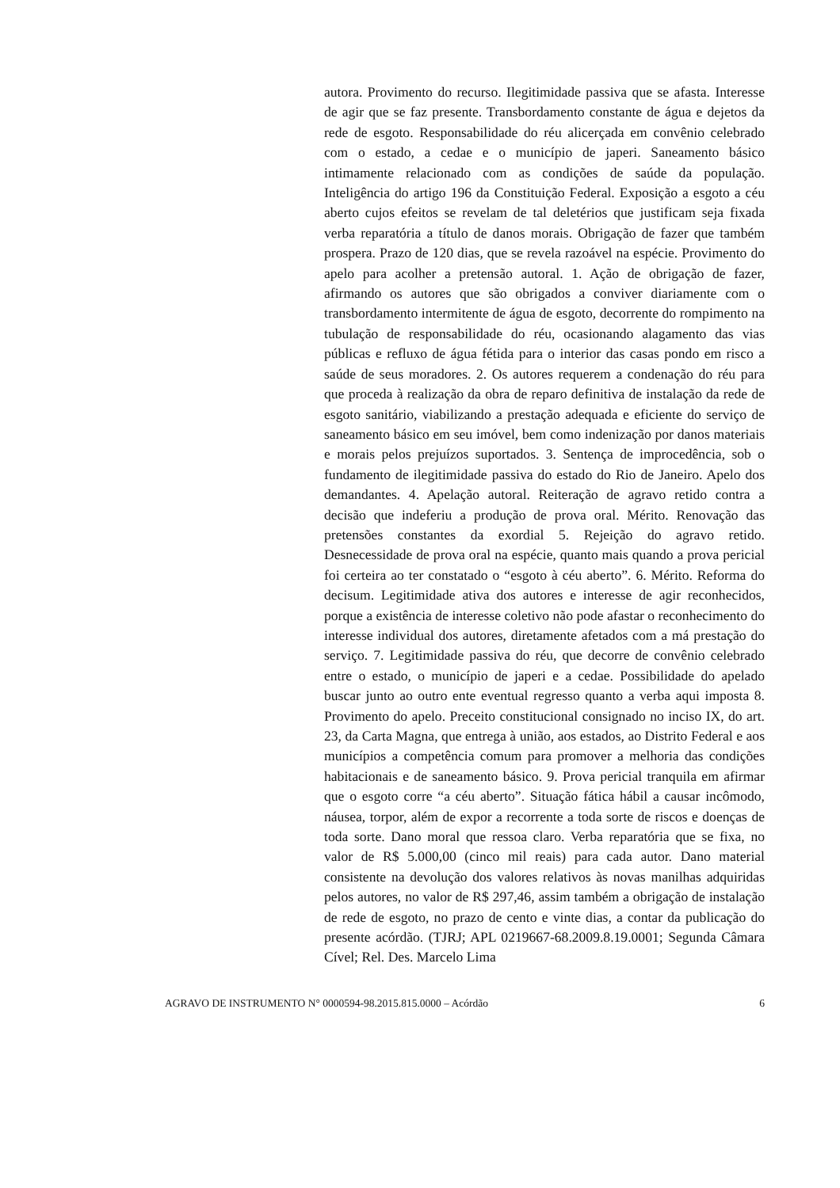autora. Provimento do recurso. Ilegitimidade passiva que se afasta. Interesse de agir que se faz presente. Transbordamento constante de água e dejetos da rede de esgoto. Responsabilidade do réu alicerçada em convênio celebrado com o estado, a cedae e o município de japeri. Saneamento básico intimamente relacionado com as condições de saúde da população. Inteligência do artigo 196 da Constituição Federal. Exposição a esgoto a céu aberto cujos efeitos se revelam de tal deletérios que justificam seja fixada verba reparatória a título de danos morais. Obrigação de fazer que também prospera. Prazo de 120 dias, que se revela razoável na espécie. Provimento do apelo para acolher a pretensão autoral. 1. Ação de obrigação de fazer, afirmando os autores que são obrigados a conviver diariamente com o transbordamento intermitente de água de esgoto, decorrente do rompimento na tubulação de responsabilidade do réu, ocasionando alagamento das vias públicas e refluxo de água fétida para o interior das casas pondo em risco a saúde de seus moradores. 2. Os autores requerem a condenação do réu para que proceda à realização da obra de reparo definitiva de instalação da rede de esgoto sanitário, viabilizando a prestação adequada e eficiente do serviço de saneamento básico em seu imóvel, bem como indenização por danos materiais e morais pelos prejuízos suportados. 3. Sentença de improcedência, sob o fundamento de ilegitimidade passiva do estado do Rio de Janeiro. Apelo dos demandantes. 4. Apelação autoral. Reiteração de agravo retido contra a decisão que indeferiu a produção de prova oral. Mérito. Renovação das pretensões constantes da exordial 5. Rejeição do agravo retido. Desnecessidade de prova oral na espécie, quanto mais quando a prova pericial foi certeira ao ter constatado o “esgoto à céu aberto”. 6. Mérito. Reforma do decisum. Legitimidade ativa dos autores e interesse de agir reconhecidos, porque a existência de interesse coletivo não pode afastar o reconhecimento do interesse individual dos autores, diretamente afetados com a má prestação do serviço. 7. Legitimidade passiva do réu, que decorre de convênio celebrado entre o estado, o município de japeri e a cedae. Possibilidade do apelado buscar junto ao outro ente eventual regresso quanto a verba aqui imposta 8. Provimento do apelo. Preceito constitucional consignado no inciso IX, do art. 23, da Carta Magna, que entrega à união, aos estados, ao Distrito Federal e aos municípios a competência comum para promover a melhoria das condições habitacionais e de saneamento básico. 9. Prova pericial tranquila em afirmar que o esgoto corre “a céu aberto”. Situação fática hábil a causar incômodo, náusea, torpor, além de expor a recorrente a toda sorte de riscos e doenças de toda sorte. Dano moral que ressoa claro. Verba reparatória que se fixa, no valor de R$ 5.000,00 (cinco mil reais) para cada autor. Dano material consistente na devolução dos valores relativos às novas manilhas adquiridas pelos autores, no valor de R$ 297,46, assim também a obrigação de instalação de rede de esgoto, no prazo de cento e vinte dias, a contar da publicação do presente acórdão. (TJRJ; APL 0219667-68.2009.8.19.0001; Segunda Câmara Cível; Rel. Des. Marcelo Lima
AGRAVO DE INSTRUMENTO N° 0000594-98.2015.815.0000 – Acórdão 6